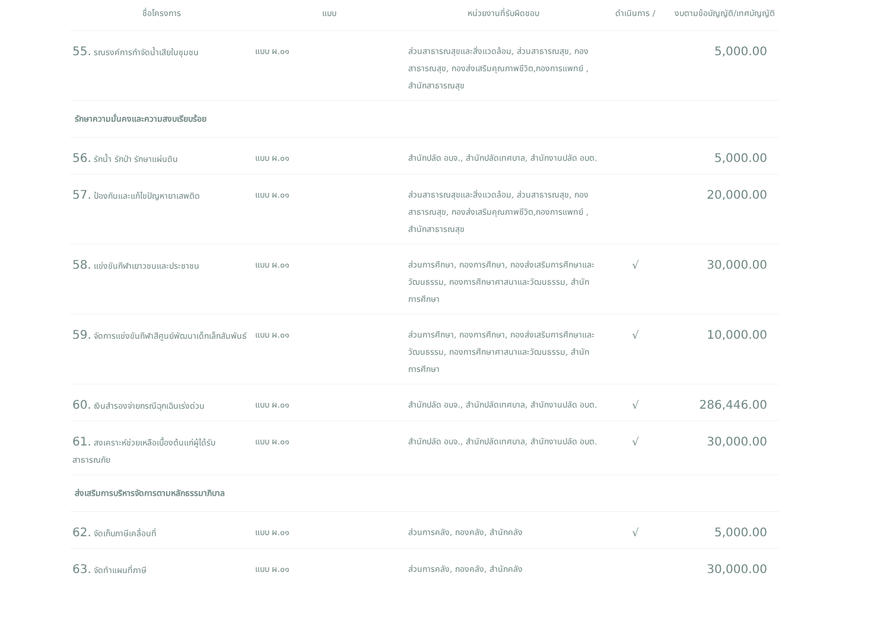| ชื่อโครงการ | แบบ | หน่วยงานที่รับผิดชอบ | ดำเนินการ / | งบตามข้อบัญญัติ/เทศบัญญัติ |
| --- | --- | --- | --- | --- |
| 55. รณรงค์การกำจัดน้ำเสียในชุมชน | แบบ ผ.๐๑ | ส่วนสาธารณสุขและสิ่งแวดล้อม, ส่วนสาธารณสุข, กองสาธารณสุข, กองส่งเสริมคุณภาพชีวิต,กองการแพทย์ , สำนักสาธารณสุข | | 5,000.00 |
| รักษาความมั่นคงและความสงบเรียบร้อย | | | | |
| 56. รักน้ำ รักป่า รักษาแผ่นดิน | แบบ ผ.๐๑ | สำนักปลัด อบจ., สำนักปลัดเทศบาล, สำนักงานปลัด อบต. | | 5,000.00 |
| 57. ป้องกันและแก้ไขปัญหายาเสพติด | แบบ ผ.๐๑ | ส่วนสาธารณสุขและสิ่งแวดล้อม, ส่วนสาธารณสุข, กองสาธารณสุข, กองส่งเสริมคุณภาพชีวิต,กองการแพทย์ , สำนักสาธารณสุข | | 20,000.00 |
| 58. แข่งขันกีฬาเยาวชนและประชาชน | แบบ ผ.๐๑ | ส่วนการศึกษา, กองการศึกษา, กองส่งเสริมการศึกษาและวัฒนธรรม, กองการศึกษาศาสนาและวัฒนธรรม, สำนักการศึกษา | √ | 30,000.00 |
| 59. จัดการแข่งขันกีฬาสีศูนย์พัฒนาเด็กเล็กสัมพันธ์ | แบบ ผ.๐๑ | ส่วนการศึกษา, กองการศึกษา, กองส่งเสริมการศึกษาและวัฒนธรรม, กองการศึกษาศาสนาและวัฒนธรรม, สำนักการศึกษา | √ | 10,000.00 |
| 60. เงินสำรองจ่ายกรณีฉุกเฉินเร่งด่วน | แบบ ผ.๐๑ | สำนักปลัด อบจ., สำนักปลัดเทศบาล, สำนักงานปลัด อบต. | √ | 286,446.00 |
| 61. สงเคราะห์ช่วยเหลือเบื้องต้นแก่ผู้ได้รับสาธารณภัย | แบบ ผ.๐๑ | สำนักปลัด อบจ., สำนักปลัดเทศบาล, สำนักงานปลัด อบต. | √ | 30,000.00 |
| ส่งเสริมการบริหารจัดการตามหลักธรรมาภิบาล | | | | |
| 62. จัดเก็บภาษีเคลื่อนที่ | แบบ ผ.๐๑ | ส่วนการคลัง, กองคลัง, สำนักคลัง | √ | 5,000.00 |
| 63. จัดทำแผนที่ภาษี | แบบ ผ.๐๑ | ส่วนการคลัง, กองคลัง, สำนักคลัง | | 30,000.00 |